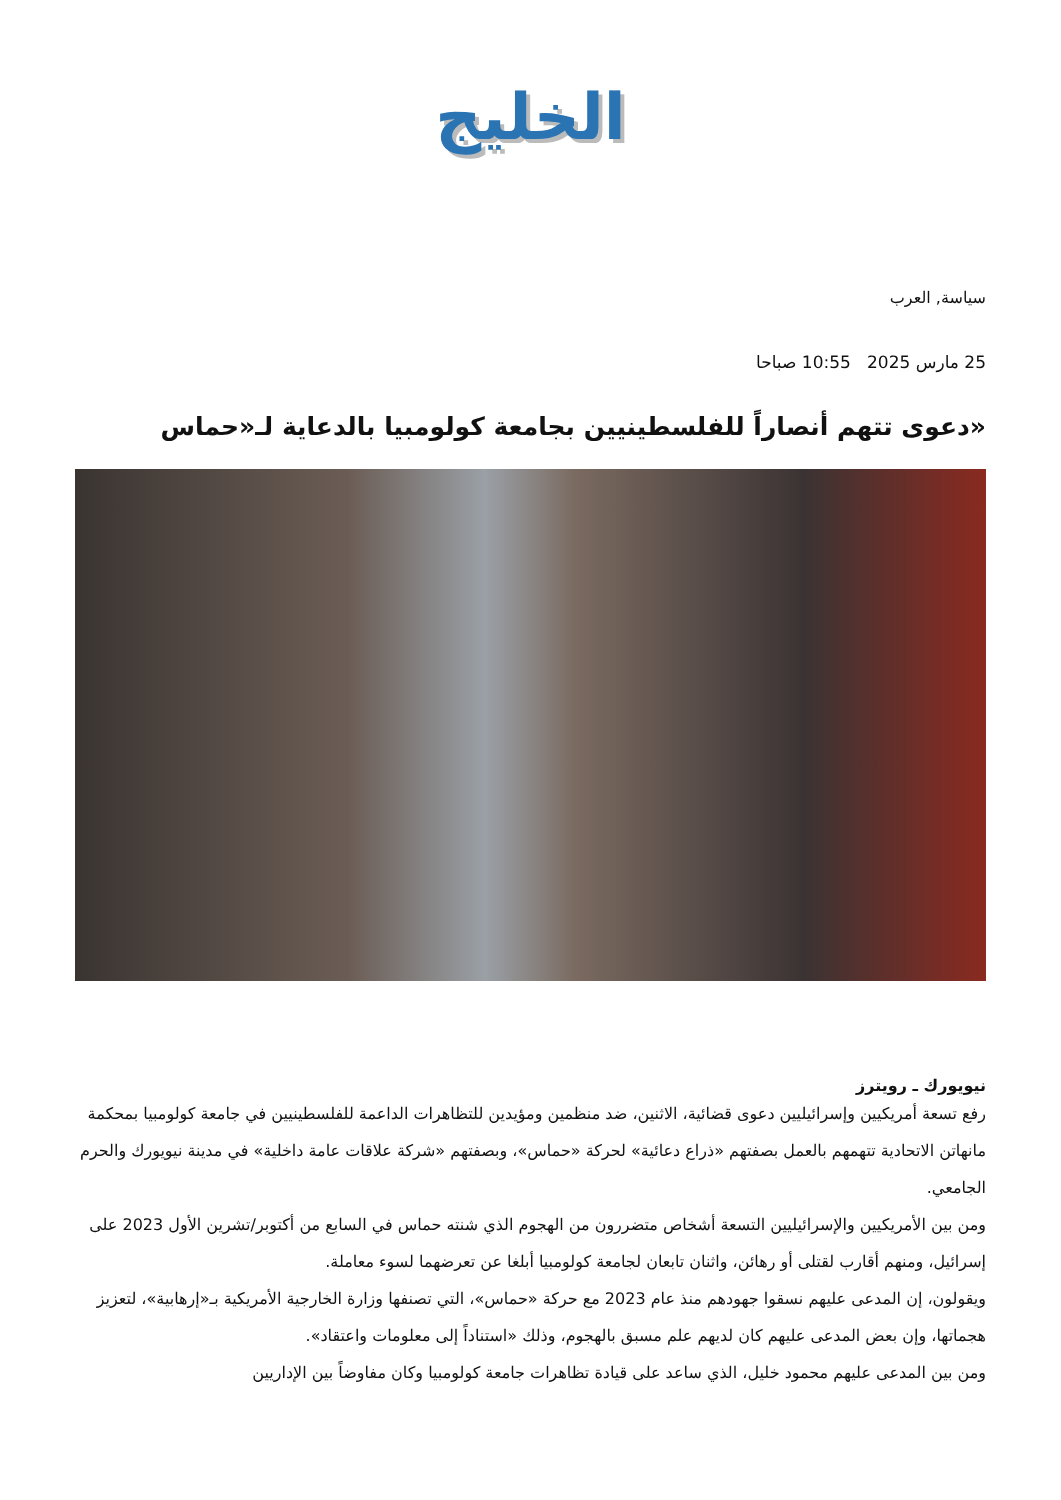الخليج
سياسة, العرب
25 مارس 2025 10:55 صباحا
«دعوى تتهم أنصاراً للفلسطينيين بجامعة كولومبيا بالدعاية لـ«حماس
نيويورك ـ رويترز
رفع تسعة أمريكيين وإسرائيليين دعوى قضائية، الاثنين، ضد منظمين ومؤيدين للتظاهرات الداعمة للفلسطينيين في جامعة كولومبيا بمحكمة مانهاتن الاتحادية تتهمهم بالعمل بصفتهم «ذراع دعائية» لحركة «حماس»، وبصفتهم «شركة علاقات عامة داخلية» في مدينة نيويورك والحرم الجامعي.
ومن بين الأمريكيين والإسرائيليين التسعة أشخاص متضررون من الهجوم الذي شنته حماس في السابع من أكتوبر/تشرين الأول 2023 على إسرائيل، ومنهم أقارب لقتلى أو رهائن، واثنان تابعان لجامعة كولومبيا أبلغا عن تعرضهما لسوء معاملة.
ويقولون، إن المدعى عليهم نسقوا جهودهم منذ عام 2023 مع حركة «حماس»، التي تصنفها وزارة الخارجية الأمريكية بـ«إرهابية»، لتعزيز هجماتها، وإن بعض المدعى عليهم كان لديهم علم مسبق بالهجوم، وذلك «استناداً إلى معلومات واعتقاد».
ومن بين المدعى عليهم محمود خليل، الذي ساعد على قيادة تظاهرات جامعة كولومبيا وكان مفاوضاً بين الإداريين